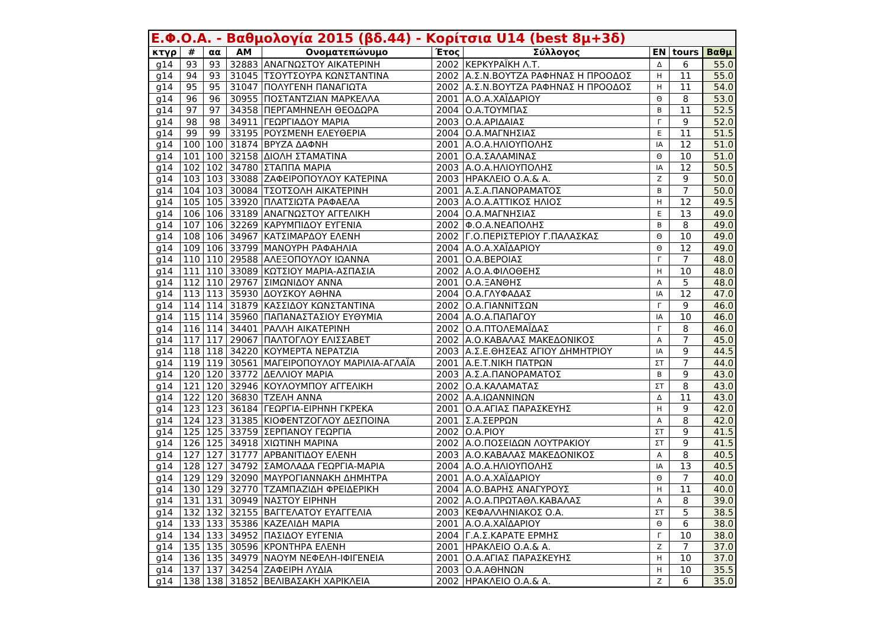| Ε.Φ.Ο.Α. - Βαθμολογία 2015 (βδ.44) - Κορίτσια U14 (best 8μ+3δ) | | | | | | | | | |
| --- | --- | --- | --- | --- | --- | --- | --- | --- | --- |
| κτγρ | # | αα | ΑΜ | Ονοματεπώνυμο | Έτος | Σύλλογος | EN | tours | Βαθμ |
| g14 | 93 | 93 | 32883 | ΑΝΑΓΝΩΣΤΟΥ ΑΙΚΑΤΕΡΙΝΗ | 2002 | ΚΕΡΚΥΡΑΪΚΗ Λ.Τ. | Δ | 6 | 55.0 |
| g14 | 94 | 93 | 31045 | ΤΣΟΥΤΣΟΥΡΑ ΚΩΝΣΤΑΝΤΙΝΑ | 2002 | Α.Σ.Ν.ΒΟΥΤΖΑ ΡΑΦΗΝΑΣ Η ΠΡΟΟΔΟΣ | Η | 11 | 55.0 |
| g14 | 95 | 95 | 31047 | ΠΟΛΥΓΕΝΗ ΠΑΝΑΓΙΩΤΑ | 2002 | Α.Σ.Ν.ΒΟΥΤΖΑ ΡΑΦΗΝΑΣ Η ΠΡΟΟΔΟΣ | Η | 11 | 54.0 |
| g14 | 96 | 96 | 30955 | ΠΟΣΤΑΝΤΖΙΑΝ ΜΑΡΚΕΛΛΑ | 2001 | Α.Ο.Α.ΧΑΪΔΑΡΙΟΥ | Θ | 8 | 53.0 |
| g14 | 97 | 97 | 34358 | ΠΕΡΓΑΜΗΝΕΛΗ ΘΕΟΔΩΡΑ | 2004 | Ο.Α.ΤΟΥΜΠΑΣ | Β | 11 | 52.5 |
| g14 | 98 | 98 | 34911 | ΓΕΩΡΓΙΑΔΟΥ ΜΑΡΙΑ | 2003 | Ο.Α.ΑΡΙΔΑΙΑΣ | Γ | 9 | 52.0 |
| g14 | 99 | 99 | 33195 | ΡΟΥΣΜΕΝΗ ΕΛΕΥΘΕΡΙΑ | 2004 | Ο.Α.ΜΑΓΝΗΣΙΑΣ | Ε | 11 | 51.5 |
| g14 | 100 | 100 | 31874 | ΒΡΥΖΑ ΔΑΦΝΗ | 2001 | Α.Ο.Α.ΗΛΙΟΥΠΟΛΗΣ | ΙΑ | 12 | 51.0 |
| g14 | 101 | 100 | 32158 | ΔΙΟΛΗ ΣΤΑΜΑΤΙΝΑ | 2001 | Ο.Α.ΣΑΛΑΜΙΝΑΣ | Θ | 10 | 51.0 |
| g14 | 102 | 102 | 34780 | ΣΤΑΠΠΑ ΜΑΡΙΑ | 2003 | Α.Ο.Α.ΗΛΙΟΥΠΟΛΗΣ | ΙΑ | 12 | 50.5 |
| g14 | 103 | 103 | 33088 | ΖΑΦΕΙΡΟΠΟΥΛΟΥ ΚΑΤΕΡΙΝΑ | 2003 | ΗΡΑΚΛΕΙΟ Ο.Α.& Α. | Ζ | 9 | 50.0 |
| g14 | 104 | 103 | 30084 | ΤΣΟΤΣΟΛΗ ΑΙΚΑΤΕΡΙΝΗ | 2001 | Α.Σ.Α.ΠΑΝΟΡΑΜΑΤΟΣ | Β | 7 | 50.0 |
| g14 | 105 | 105 | 33920 | ΠΛΑΤΣΙΩΤΑ ΡΑΦΑΕΛΑ | 2003 | Α.Ο.Α.ΑΤΤΙΚΟΣ ΗΛΙΟΣ | Η | 12 | 49.5 |
| g14 | 106 | 106 | 33189 | ΑΝΑΓΝΩΣΤΟΥ ΑΓΓΕΛΙΚΗ | 2004 | Ο.Α.ΜΑΓΝΗΣΙΑΣ | Ε | 13 | 49.0 |
| g14 | 107 | 106 | 32269 | ΚΑΡΥΜΠΙΔΟΥ ΕΥΓΕΝΙΑ | 2002 | Φ.Ο.Α.ΝΕΑΠΟΛΗΣ | Β | 8 | 49.0 |
| g14 | 108 | 106 | 34967 | ΚΑΤΣΙΜΑΡΔΟΥ ΕΛΕΝΗ | 2002 | Γ.Ο.ΠΕΡΙΣΤΕΡΙΟΥ Γ.ΠΑΛΑΣΚΑΣ | Θ | 10 | 49.0 |
| g14 | 109 | 106 | 33799 | ΜΑΝΟΥΡΗ ΡΑΦΑΗΛΙΑ | 2004 | Α.Ο.Α.ΧΑΪΔΑΡΙΟΥ | Θ | 12 | 49.0 |
| g14 | 110 | 110 | 29588 | ΑΛΕΞΟΠΟΥΛΟΥ ΙΩΑΝΝΑ | 2001 | Ο.Α.ΒΕΡΟΙΑΣ | Γ | 7 | 48.0 |
| g14 | 111 | 110 | 33089 | ΚΩΤΣΙΟΥ ΜΑΡΙΑ-ΑΣΠΑΣΙΑ | 2002 | Α.Ο.Α.ΦΙΛΟΘΕΗΣ | Η | 10 | 48.0 |
| g14 | 112 | 110 | 29767 | ΣΙΜΩΝΙΔΟΥ ΑΝΝΑ | 2001 | Ο.Α.ΞΑΝΘΗΣ | Α | 5 | 48.0 |
| g14 | 113 | 113 | 35930 | ΔΟΥΣΚΟΥ ΑΘΗΝΑ | 2004 | Ο.Α.ΓΛΥΦΑΔΑΣ | ΙΑ | 12 | 47.0 |
| g14 | 114 | 114 | 31879 | ΚΑΣΣΙΔΟΥ ΚΩΝΣΤΑΝΤΙΝΑ | 2002 | Ο.Α.ΓΙΑΝΝΙΤΣΩΝ | Γ | 9 | 46.0 |
| g14 | 115 | 114 | 35960 | ΠΑΠΑΝΑΣΤΑΣΙΟΥ ΕΥΘΥΜΙΑ | 2004 | Α.Ο.Α.ΠΑΠΑΓΟΥ | ΙΑ | 10 | 46.0 |
| g14 | 116 | 114 | 34401 | ΡΑΛΛΗ ΑΙΚΑΤΕΡΙΝΗ | 2002 | Ο.Α.ΠΤΟΛΕΜΑΪΔΑΣ | Γ | 8 | 46.0 |
| g14 | 117 | 117 | 29067 | ΠΑΛΤΟΓΛΟΥ ΕΛΙΣΣΑΒΕΤ | 2002 | Α.Ο.ΚΑΒΑΛΑΣ ΜΑΚΕΔΟΝΙΚΟΣ | Α | 7 | 45.0 |
| g14 | 118 | 118 | 34220 | ΚΟΥΜΕΡΤΑ ΝΕΡΑΤΖΙΑ | 2003 | Α.Σ.Ε.ΘΗΣΕΑΣ ΑΓΙΟΥ ΔΗΜΗΤΡΙΟΥ | ΙΑ | 9 | 44.5 |
| g14 | 119 | 119 | 30561 | ΜΑΓΕΙΡΟΠΟΥΛΟΥ ΜΑΡΙΛΙΑ-ΑΓΛΑΪΑ | 2001 | Α.Ε.Τ.ΝΙΚΗ ΠΑΤΡΩΝ | ΣΤ | 7 | 44.0 |
| g14 | 120 | 120 | 33772 | ΔΕΛΛΙΟΥ ΜΑΡΙΑ | 2003 | Α.Σ.Α.ΠΑΝΟΡΑΜΑΤΟΣ | Β | 9 | 43.0 |
| g14 | 121 | 120 | 32946 | ΚΟΥΛΟΥΜΠΟΥ ΑΓΓΕΛΙΚΗ | 2002 | Ο.Α.ΚΑΛΑΜΑΤΑΣ | ΣΤ | 8 | 43.0 |
| g14 | 122 | 120 | 36830 | ΤΖΕΛΗ ΑΝΝΑ | 2002 | Α.Α.ΙΩΑΝΝΙΝΩΝ | Δ | 11 | 43.0 |
| g14 | 123 | 123 | 36184 | ΓΕΩΡΓΙΑ-ΕΙΡΗΝΗ ΓΚΡΕΚΑ | 2001 | Ο.Α.ΑΓΙΑΣ ΠΑΡΑΣΚΕΥΗΣ | Η | 9 | 42.0 |
| g14 | 124 | 123 | 31385 | ΚΙΟΦΕΝΤΖΟΓΛΟΥ ΔΕΣΠΟΙΝΑ | 2001 | Σ.Α.ΣΕΡΡΩΝ | Α | 8 | 42.0 |
| g14 | 125 | 125 | 33759 | ΣΕΡΠΑΝΟΥ ΓΕΩΡΓΙΑ | 2002 | Ο.Α.ΡΙΟΥ | ΣΤ | 9 | 41.5 |
| g14 | 126 | 125 | 34918 | ΧΙΩΤΙΝΗ ΜΑΡΙΝΑ | 2002 | Α.Ο.ΠΟΣΕΙΔΩΝ ΛΟΥΤΡΑΚΙΟΥ | ΣΤ | 9 | 41.5 |
| g14 | 127 | 127 | 31777 | ΑΡΒΑΝΙΤΙΔΟΥ ΕΛΕΝΗ | 2003 | Α.Ο.ΚΑΒΑΛΑΣ ΜΑΚΕΔΟΝΙΚΟΣ | Α | 8 | 40.5 |
| g14 | 128 | 127 | 34792 | ΣΑΜΟΛΑΔΑ ΓΕΩΡΓΙΑ-ΜΑΡΙΑ | 2004 | Α.Ο.Α.ΗΛΙΟΥΠΟΛΗΣ | ΙΑ | 13 | 40.5 |
| g14 | 129 | 129 | 32090 | ΜΑΥΡΟΓΙΑΝΝΑΚΗ ΔΗΜΗΤΡΑ | 2001 | Α.Ο.Α.ΧΑΪΔΑΡΙΟΥ | Θ | 7 | 40.0 |
| g14 | 130 | 129 | 32770 | ΤΖΑΜΠΑΖΙΔΗ ΦΡΕΙΔΕΡΙΚΗ | 2004 | Α.Ο.ΒΑΡΗΣ ΑΝΑΓΥΡΟΥΣ | Η | 11 | 40.0 |
| g14 | 131 | 131 | 30949 | ΝΑΣΤΟΥ ΕΙΡΗΝΗ | 2002 | Α.Ο.Α.ΠΡΩΤΑΘΛ.ΚΑΒΑΛΑΣ | Α | 8 | 39.0 |
| g14 | 132 | 132 | 32155 | ΒΑΓΓΕΛΑΤΟΥ ΕΥΑΓΓΕΛΙΑ | 2003 | ΚΕΦΑΛΛΗΝΙΑΚΟΣ Ο.Α. | ΣΤ | 5 | 38.5 |
| g14 | 133 | 133 | 35386 | ΚΑΖΕΛΙΔΗ ΜΑΡΙΑ | 2001 | Α.Ο.Α.ΧΑΪΔΑΡΙΟΥ | Θ | 6 | 38.0 |
| g14 | 134 | 133 | 34952 | ΠΑΣΙΔΟΥ ΕΥΓΕΝΙΑ | 2004 | Γ.Α.Σ.ΚΑΡΑΤΕ ΕΡΜΗΣ | Γ | 10 | 38.0 |
| g14 | 135 | 135 | 30596 | ΚΡΟΝΤΗΡΑ ΕΛΕΝΗ | 2001 | ΗΡΑΚΛΕΙΟ Ο.Α.& Α. | Ζ | 7 | 37.0 |
| g14 | 136 | 135 | 34979 | ΝΑΟΥΜ ΝΕΦΕΛΗ-ΙΦΙΓΕΝΕΙΑ | 2001 | Ο.Α.ΑΓΙΑΣ ΠΑΡΑΣΚΕΥΗΣ | Η | 10 | 37.0 |
| g14 | 137 | 137 | 34254 | ΖΑΦΕΙΡΗ ΛΥΔΙΑ | 2003 | Ο.Α.ΑΘΗΝΩΝ | Η | 10 | 35.5 |
| g14 | 138 | 138 | 31852 | ΒΕΛΙΒΑΣΑΚΗ ΧΑΡΙΚΛΕΙΑ | 2002 | ΗΡΑΚΛΕΙΟ Ο.Α.& Α. | Ζ | 6 | 35.0 |